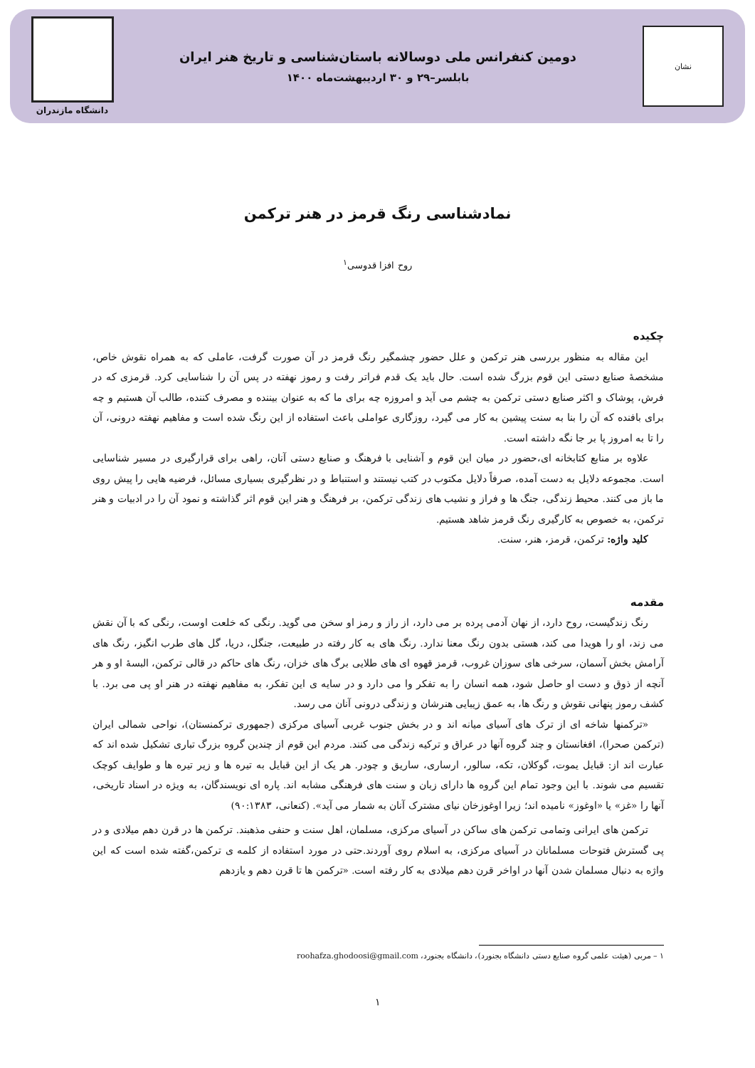نشان
دومین کنفرانس ملی دوسالانه باستان‌شناسی و تاریخ هنر ایران
بابلسر–۲۹ و ۳۰ اردیبهشت‌ماه ۱۴۰۰
دانشگاه مازندران
نمادشناسی رنگ قرمز در هنر ترکمن
روح افزا قدوسی<sup>۱</sup>
چکیده
این مقاله به منظور بررسی هنر ترکمن و علل حضور چشمگیر رنگ قرمز در آن صورت گرفت، عاملی که به همراه نقوش خاص، مشخصهٔ صنایع دستی این قوم بزرگ شده است. حال باید یک قدم فراتر رفت و رموز نهفته در پس آن را شناسایی کرد. قرمزی که در فرش، پوشاک و اکثر صنایع دستی ترکمن به چشم می آید و امروزه چه برای ما که به عنوان بیننده و مصرف کننده، طالب آن هستیم و چه برای بافنده که آن را بنا به سنت پیشین به کار می گیرد، روزگاری عواملی باعث استفاده از این رنگ شده است و مفاهیم نهفته درونی، آن را تا به امروز پا بر جا نگه داشته است.
علاوه بر منابع کتابخانه ای،حضور در میان این قوم و آشنایی با فرهنگ و صنایع دستی آنان، راهی برای قرارگیری در مسیر شناسایی است. مجموعه دلایل به دست آمده، صرفاً دلایل مکتوب در کتب نیستند و استنباط و در نظرگیری بسیاری مسائل، فرضیه هایی را پیش روی ما باز می کنند. محیط زندگی، جنگ ها و فراز و نشیب های زندگی ترکمن، بر فرهنگ و هنر این قوم اثر گذاشته و نمود آن را در ادبیات و هنر ترکمن، به خصوص به کارگیری رنگ قرمز شاهد هستیم.
کلید واژه: ترکمن، قرمز، هنر، سنت.
مقدمه
رنگ زندگیست، روح دارد، از نهان آدمی پرده بر می دارد، از راز و رمز او سخن می گوید. رنگی که خلعت اوست، رنگی که با آن نقش می زند، او را هویدا می کند، هستی بدون رنگ معنا ندارد. رنگ های به کار رفته در طبیعت، جنگل، دریا، گل های طرب انگیز، رنگ های آرامش بخش آسمان، سرخی های سوزان غروب، قرمز قهوه ای های طلایی برگ های خزان، رنگ های حاکم در قالی ترکمن، البسهٔ او و هر آنچه از ذوق و دست او حاصل شود، همه انسان را به تفکر وا می دارد و در سایه ی این تفکر، به مفاهیم نهفته در هنر او پی می برد. با کشف رموز پنهانی نقوش و رنگ ها، به عمق زیبایی هنرشان و زندگی درونی آنان می رسد.
«ترکمنها شاخه ای از ترک های آسیای میانه اند و در بخش جنوب غربی آسیای مرکزی (جمهوری ترکمنستان)، نواحی شمالی ایران (ترکمن صحرا)، افغانستان و چند گروه آنها در عراق و ترکیه زندگی می کنند. مردم این قوم از چندین گروه بزرگ تباری تشکیل شده اند که عبارت اند از: قبایل یموت، گوکلان، تکه، سالور، ارساری، ساریق و چودر. هر یک از این قبایل به تیره ها و زیر تیره ها و طوایف کوچک تقسیم می شوند. با این وجود تمام این گروه ها دارای زبان و سنت های فرهنگی مشابه اند. پاره ای نویسندگان، به ویژه در اسناد تاریخی، آنها را «غز» یا «اوغوز» نامیده اند؛ زیرا اوغوزخان نیای مشترک آنان به شمار می آید». (کنعانی، ۹۰:۱۳۸۳)
ترکمن های ایرانی وتمامی ترکمن های ساکن در آسیای مرکزی، مسلمان، اهل سنت و حنفی مذهبند. ترکمن ها در قرن دهم میلادی و در پی گسترش فتوحات مسلمانان در آسیای مرکزی، به اسلام روی آوردند.حتی در مورد استفاده از کلمه ی ترکمن،گفته شده است که این واژه به دنبال مسلمان شدن آنها در اواخر قرن دهم میلادی به کار رفته است. «ترکمن ها تا قرن دهم و یازدهم
۱ – مربی (هیئت علمی گروه صنایع دستی دانشگاه بجنورد)، دانشگاه بجنورد، roohafza.ghodoosi@gmail.com
۱